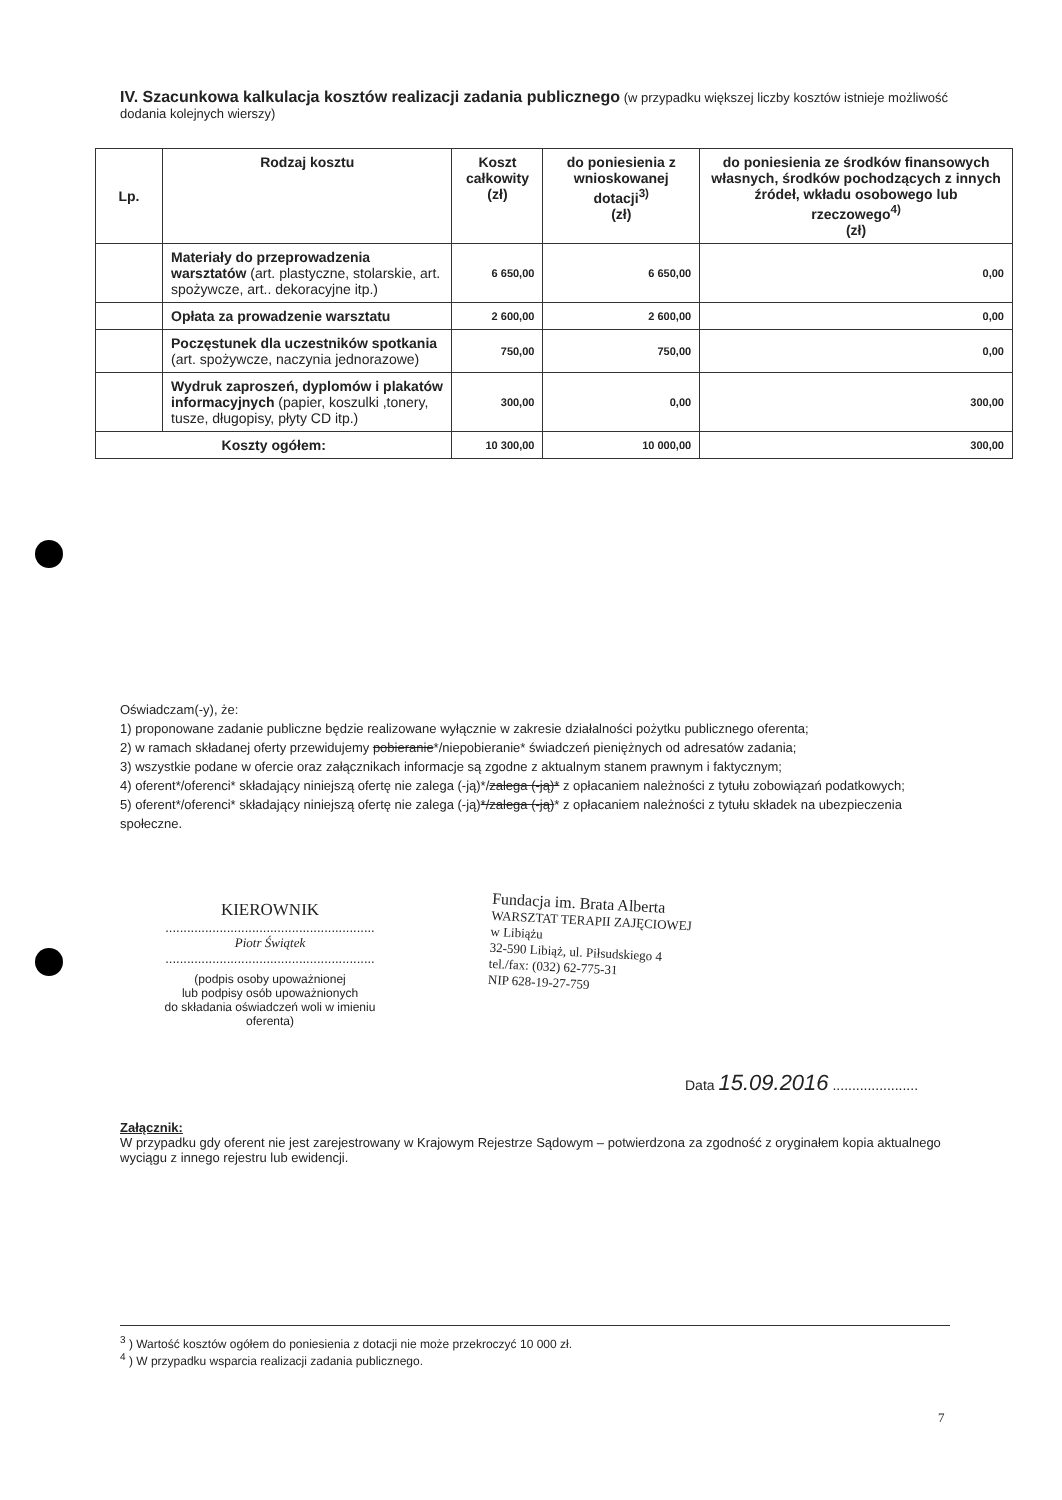IV. Szacunkowa kalkulacja kosztów realizacji zadania publicznego (w przypadku większej liczby kosztów istnieje możliwość dodania kolejnych wierszy)
| Lp. | Rodzaj kosztu | Koszt całkowity (zł) | do poniesienia z wnioskowanej dotacji<sup>3)</sup> (zł) | do poniesienia ze środków finansowych własnych, środków pochodzących z innych źródeł, wkładu osobowego lub rzeczowego<sup>4)</sup> (zł) |
| --- | --- | --- | --- | --- |
| | Materiały do przeprowadzenia warsztatów (art. plastyczne, stolarskie, art. spożywcze, art.. dekoracyjne itp.) | 6 650,00 | 6 650,00 | 0,00 |
| | Opłata za prowadzenie warsztatu | 2 600,00 | 2 600,00 | 0,00 |
| | Poczęstunek dla uczestników spotkania (art. spożywcze, naczynia jednorazowe) | 750,00 | 750,00 | 0,00 |
| | Wydruk zaproszeń, dyplomów i plakatów informacyjnych (papier, koszulki ,tonery, tusze, długopisy, płyty CD itp.) | 300,00 | 0,00 | 300,00 |
| Koszty ogółem: | | 10 300,00 | 10 000,00 | 300,00 |
Oświadczam(-y), że:
1) proponowane zadanie publiczne będzie realizowane wyłącznie w zakresie działalności pożytku publicznego oferenta;
2) w ramach składanej oferty przewidujemy pobieranie*/niepobieranie* świadczeń pieniężnych od adresatów zadania;
3) wszystkie podane w ofercie oraz załącznikach informacje są zgodne z aktualnym stanem prawnym i faktycznym;
4) oferent*/oferenci* składający niniejszą ofertę nie zalega (-ją)*/zalega (-ją)* z opłacaniem należności z tytułu zobowiązań podatkowych;
5) oferent*/oferenci* składający niniejszą ofertę nie zalega (-ją)*/zalega (-ją)* z opłacaniem należności z tytułu składek na ubezpieczenia społeczne.
KIEROWNIK
..........................................................
Piotr Świątek
..........................................................
(podpis osoby upoważnionej
lub podpisy osób upoważnionych
do składania oświadczeń woli w imieniu
oferenta)
Fundacja im. Brata Alberta
WARSZTAT TERAPII ZAJĘCIOWEJ
w Libiążu
32-590 Libiąż, ul. Piłsudskiego 4
tel./fax: (032) 62-775-31
NIP 628-19-27-759
Data 15.09.2016 ......................
Załącznik:
W przypadku gdy oferent nie jest zarejestrowany w Krajowym Rejestrze Sądowym – potwierdzona za zgodność z oryginałem kopia aktualnego wyciągu z innego rejestru lub ewidencji.
<sup>3</sup> ) Wartość kosztów ogółem do poniesienia z dotacji nie może przekroczyć 10 000 zł.
<sup>4</sup> ) W przypadku wsparcia realizacji zadania publicznego.
7